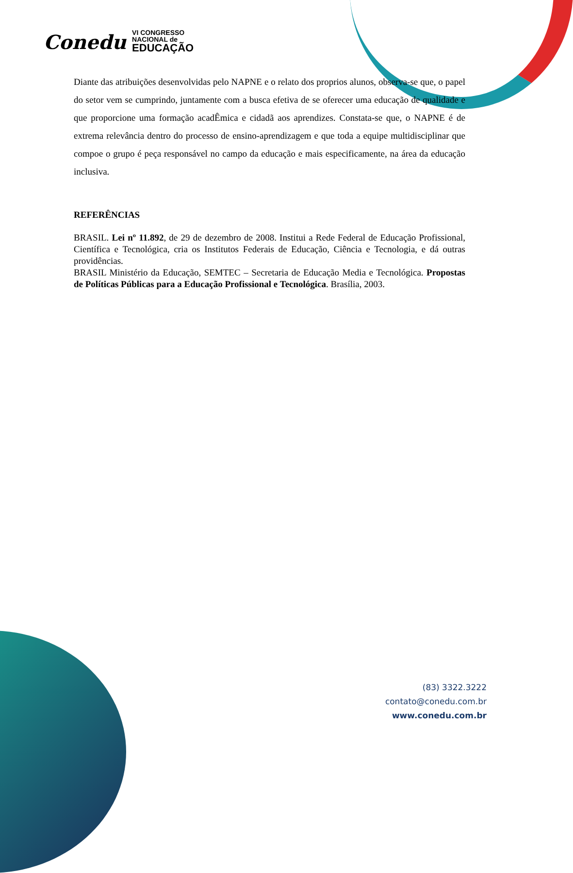Conedu
VI CONGRESSO
NACIONAL de
EDUCAÇÃO
Diante das atribuições desenvolvidas pelo NAPNE e o relato dos proprios alunos, observa-se que, o papel do setor vem se cumprindo, juntamente com a busca efetiva de se oferecer uma educação de qualidade e que proporcione uma formação acadÊmica e cidadã aos aprendizes. Constata-se que, o NAPNE é de extrema relevância dentro do processo de ensino-aprendizagem e que toda a equipe multidisciplinar que compoe o grupo é peça responsável no campo da educação e mais especificamente, na área da educação inclusiva.
REFERÊNCIAS
BRASIL. Lei nº 11.892, de 29 de dezembro de 2008. Institui a Rede Federal de Educação Profissional, Científica e Tecnológica, cria os Institutos Federais de Educação, Ciência e Tecnologia, e dá outras providências.
BRASIL Ministério da Educação, SEMTEC – Secretaria de Educação Media e Tecnológica. Propostas de Políticas Públicas para a Educação Profissional e Tecnológica. Brasília, 2003.
(83) 3322.3222
contato@conedu.com.br
www.conedu.com.br